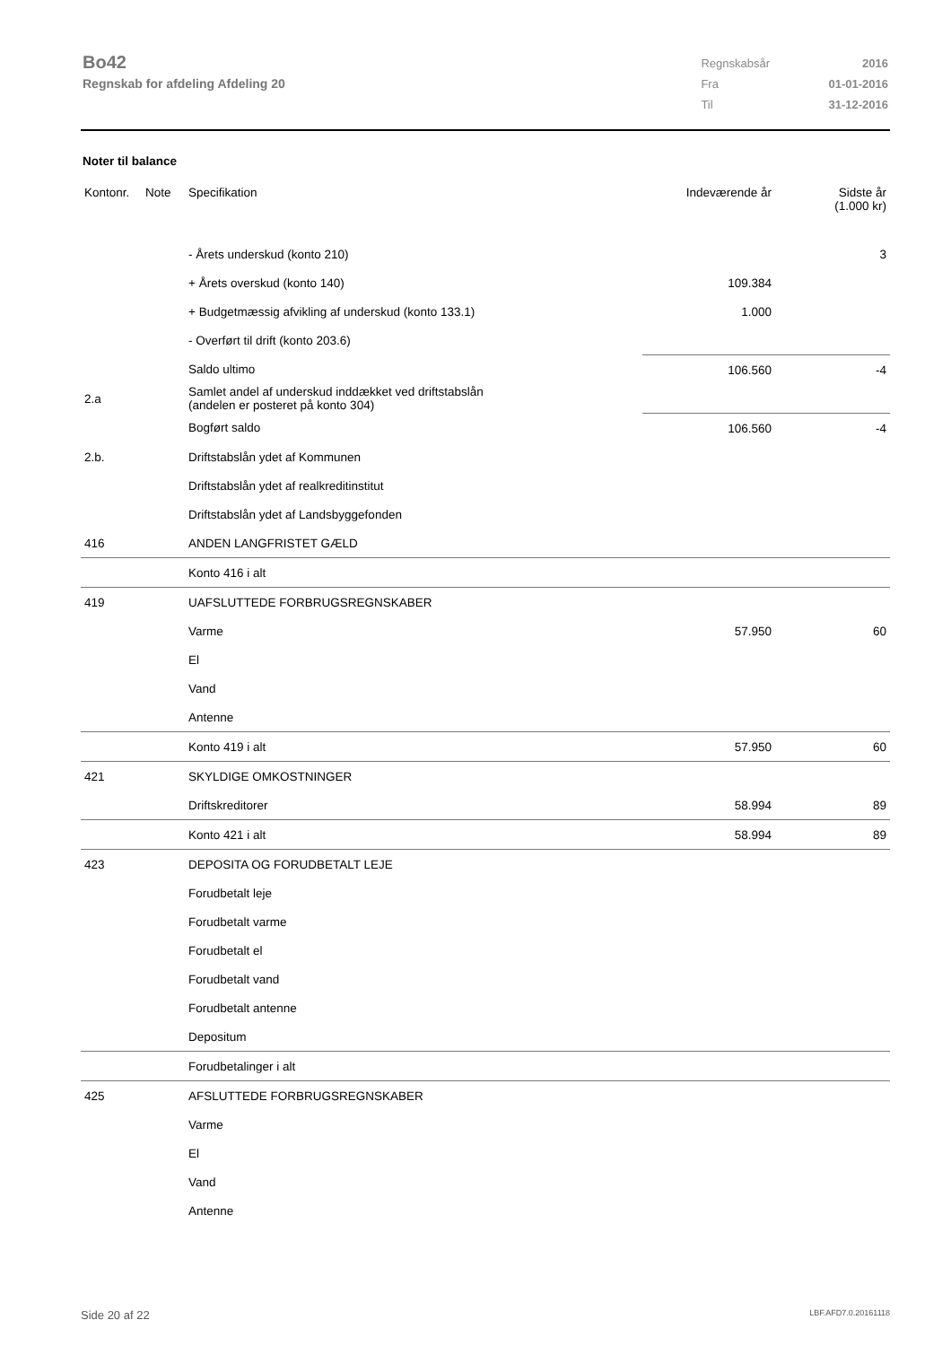Bo42
Regnskab for afdeling Afdeling 20
| Regnskabsår | 2016 |
| Fra | 01-01-2016 |
| Til | 31-12-2016 |
Noter til balance
| Kontonr. | Note | Specifikation | Indeværende år | Sidste år (1.000 kr) |
| --- | --- | --- | --- | --- |
| | | - Årets underskud (konto 210) | | 3 |
| | | + Årets overskud (konto 140) | 109.384 | |
| | | + Budgetmæssig afvikling af underskud (konto 133.1) | 1.000 | |
| | | - Overført til drift (konto 203.6) | | |
| | | Saldo ultimo | 106.560 | -4 |
| 2.a | | Samlet andel af underskud inddækket ved driftstabslån (andelen er posteret på konto 304) | | |
| | | Bogført saldo | 106.560 | -4 |
| 2.b. | | Driftstabslån ydet af Kommunen | | |
| | | Driftstabslån ydet af realkreditinstitut | | |
| | | Driftstabslån ydet af Landsbyggefonden | | |
| 416 | | ANDEN LANGFRISTET GÆLD | | |
| | | Konto 416 i alt | | |
| 419 | | UAFSLUTTEDE FORBRUGSREGNSKABER | | |
| | | Varme | 57.950 | 60 |
| | | El | | |
| | | Vand | | |
| | | Antenne | | |
| | | Konto 419 i alt | 57.950 | 60 |
| 421 | | SKYLDIGE OMKOSTNINGER | | |
| | | Driftskreditorer | 58.994 | 89 |
| | | Konto 421 i alt | 58.994 | 89 |
| 423 | | DEPOSITA OG FORUDBETALT LEJE | | |
| | | Forudbetalt leje | | |
| | | Forudbetalt varme | | |
| | | Forudbetalt el | | |
| | | Forudbetalt vand | | |
| | | Forudbetalt antenne | | |
| | | Depositum | | |
| | | Forudbetalinger i alt | | |
| 425 | | AFSLUTTEDE FORBRUGSREGNSKABER | | |
| | | Varme | | |
| | | El | | |
| | | Vand | | |
| | | Antenne | | |
Side 20 af 22 LBF.AFD7.0.20161118